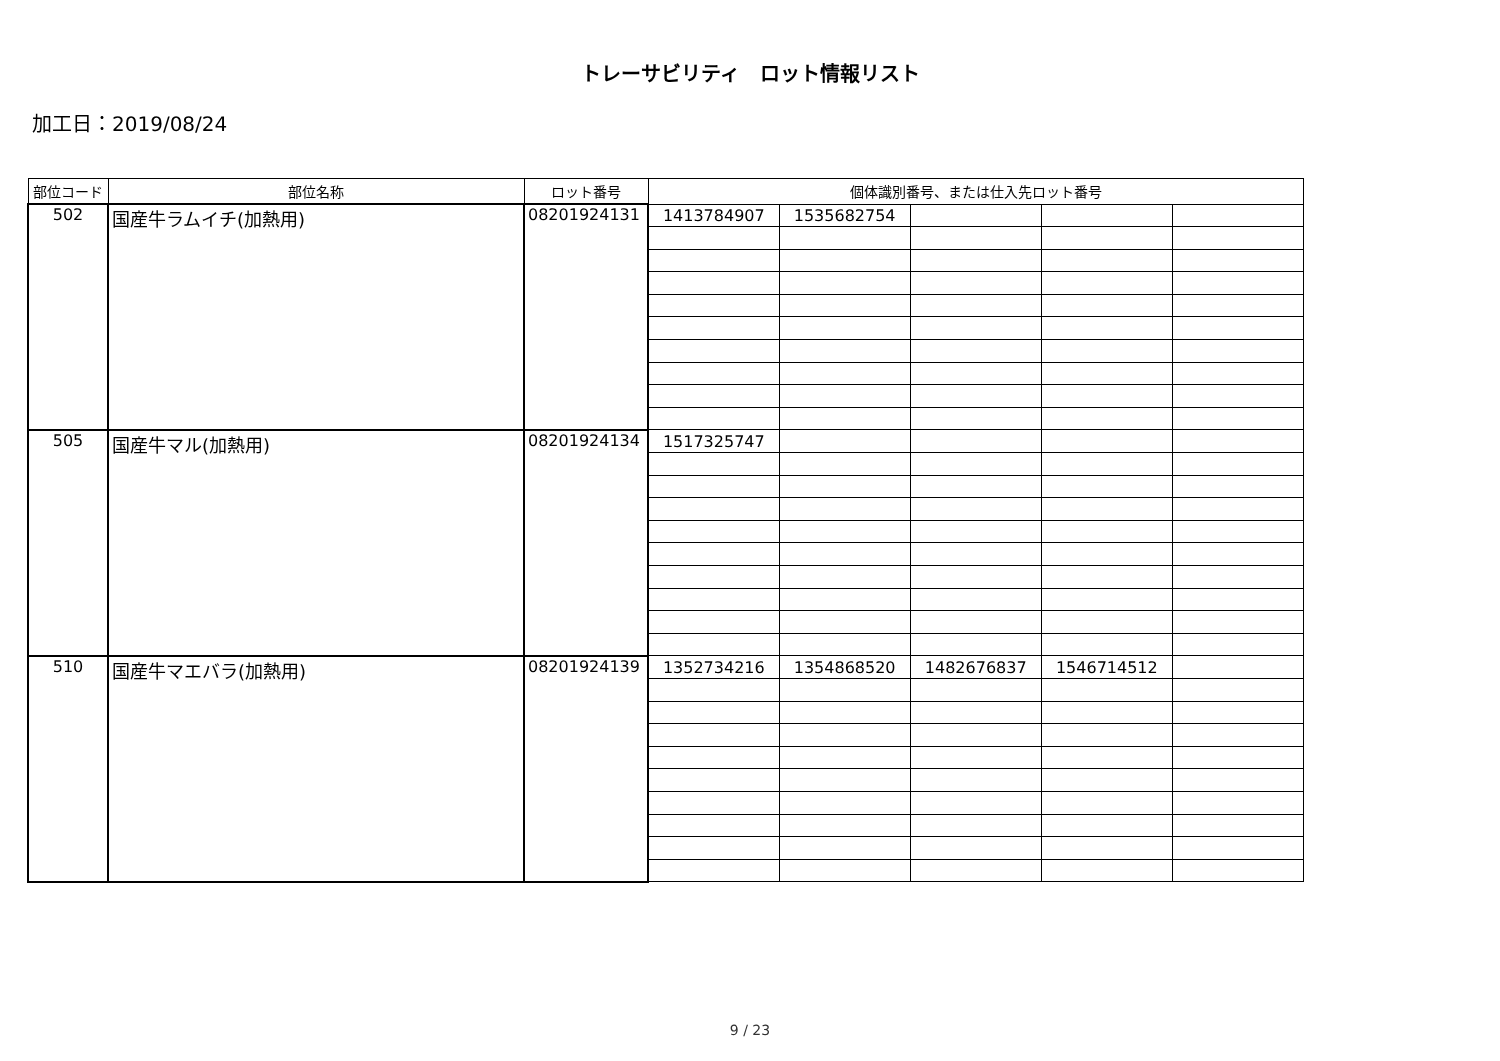トレーサビリティ　ロット情報リスト
加工日：2019/08/24
| 部位コード | 部位名称 | ロット番号 | 個体識別番号、または仕入先ロット番号 | | | | |
| --- | --- | --- | --- | --- | --- | --- | --- |
| 502 | 国産牛ラムイチ(加熱用) | 08201924131 | 1413784907 | 1535682754 | | | |
| 505 | 国産牛マル(加熱用) | 08201924134 | 1517325747 | | | | |
| 510 | 国産牛マエバラ(加熱用) | 08201924139 | 1352734216 | 1354868520 | 1482676837 | 1546714512 | |
9 / 23